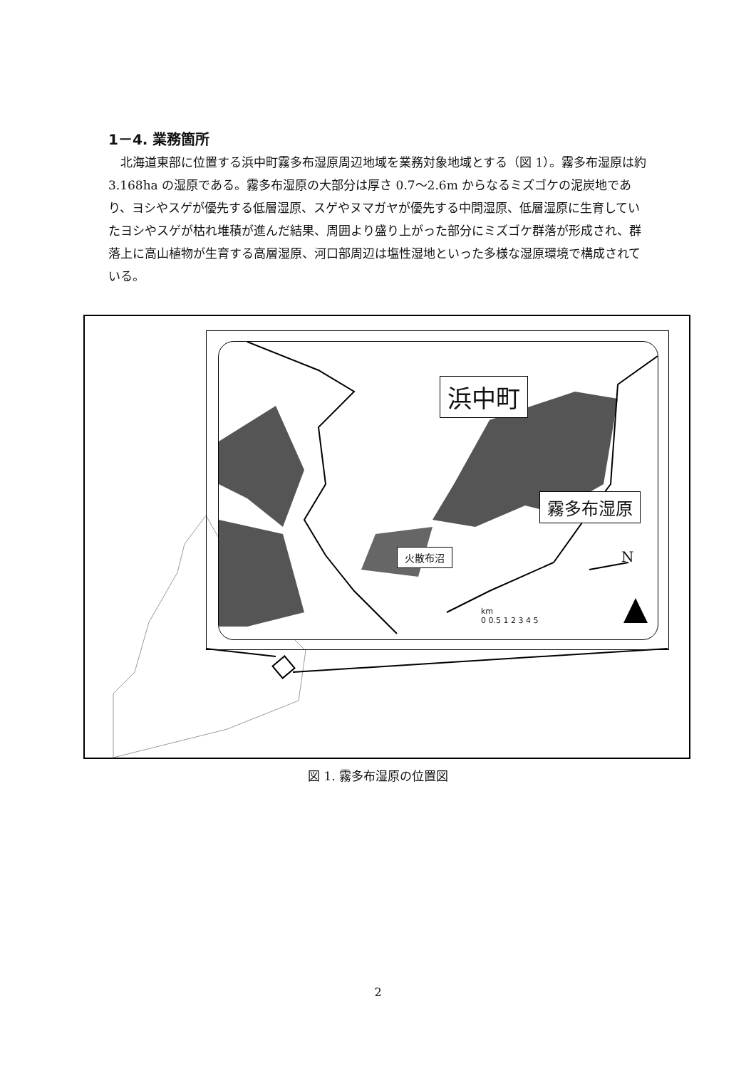1－4. 業務箇所
北海道東部に位置する浜中町霧多布湿原周辺地域を業務対象地域とする（図 1）。霧多布湿原は約 3.168ha の湿原である。霧多布湿原の大部分は厚さ 0.7～2.6m からなるミズゴケの泥炭地であり、ヨシやスゲが優先する低層湿原、スゲやヌマガヤが優先する中間湿原、低層湿原に生育していたヨシやスゲが枯れ堆積が進んだ結果、周囲より盛り上がった部分にミズゴケ群落が形成され、群落上に高山植物が生育する高層湿原、河口部周辺は塩性湿地といった多様な湿原環境で構成されている。
浜中町
霧多布湿原
火散布沼 N
km
0 0.5 1 2 3 4 5
図 1. 霧多布湿原の位置図
2